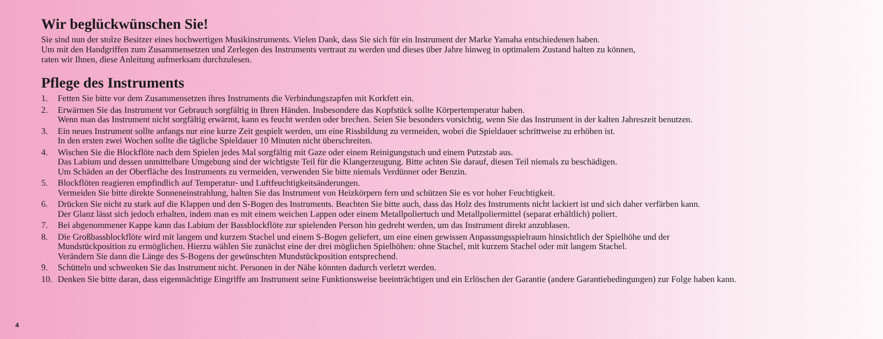Wir beglückwünschen Sie!
Sie sind nun der stolze Besitzer eines hochwertigen Musikinstruments. Vielen Dank, dass Sie sich für ein Instrument der Marke Yamaha entschiedenen haben.
Um mit den Handgriffen zum Zusammensetzen und Zerlegen des Instruments vertraut zu werden und dieses über Jahre hinweg in optimalem Zustand halten zu können,
raten wir Ihnen, diese Anleitung aufmerksam durchzulesen.
Pflege des Instruments
1. Fetten Sie bitte vor dem Zusammensetzen ihres Instruments die Verbindungszapfen mit Korkfett ein.
2. Erwärmen Sie das Instrument vor Gebrauch sorgfältig in Ihren Händen. Insbesondere das Kopfstück sollte Körpertemperatur haben.
Wenn man das Instrument nicht sorgfältig erwärmt, kann es feucht werden oder brechen. Seien Sie besonders vorsichtig, wenn Sie das Instrument in der kalten Jahreszeit benutzen.
3. Ein neues Instrument sollte anfangs nur eine kurze Zeit gespielt werden, um eine Rissbildung zu vermeiden, wobei die Spieldauer schrittweise zu erhöhen ist.
In den ersten zwei Wochen sollte die tägliche Spieldauer 10 Minuten nicht überschreiten.
4. Wischen Sie die Blockflöte nach dem Spielen jedes Mal sorgfältig mit Gaze oder einem Reinigungstuch und einem Putzstab aus.
Das Labium und dessen unmittelbare Umgebung sind der wichtigste Teil für die Klangerzeugung. Bitte achten Sie darauf, diesen Teil niemals zu beschädigen.
Um Schäden an der Oberfläche des Instruments zu vermeiden, verwenden Sie bitte niemals Verdünner oder Benzin.
5. Blockflöten reagieren empfindlich auf Temperatur- und Luftfeuchtigkeitsänderungen.
Vermeiden Sie bitte direkte Sonneneinstrahlung, halten Sie das Instrument von Heizkörpern fern und schützen Sie es vor hoher Feuchtigkeit.
6. Drücken Sie nicht zu stark auf die Klappen und den S-Bogen des Instruments. Beachten Sie bitte auch, dass das Holz des Instruments nicht lackiert ist und sich daher verfärben kann.
Der Glanz lässt sich jedoch erhalten, indem man es mit einem weichen Lappen oder einem Metallpoliertuch und Metallpoliermittel (separat erhältlich) poliert.
7. Bei abgenommener Kappe kann das Labium der Bassblockflöte zur spielenden Person hin gedreht werden, um das Instrument direkt anzublasen.
8. Die Großbassblockflöte wird mit langem und kurzem Stachel und einem S-Bogen geliefert, um eine einen gewissen Anpassungsspielraum hinsichtlich der Spielhöhe und der
Mundstückposition zu ermöglichen. Hierzu wählen Sie zunächst eine der drei möglichen Spielhöhen: ohne Stachel, mit kurzem Stachel oder mit langem Stachel.
Verändern Sie dann die Länge des S-Bogens der gewünschten Mundstückposition entsprechend.
9. Schütteln und schwenken Sie das Instrument nicht. Personen in der Nähe könnten dadurch verletzt werden.
10. Denken Sie bitte daran, dass eigenmächtige Eingriffe am Instrument seine Funktionsweise beeinträchtigen und ein Erlöschen der Garantie (andere Garantiebedingungen) zur Folge haben kann.
4